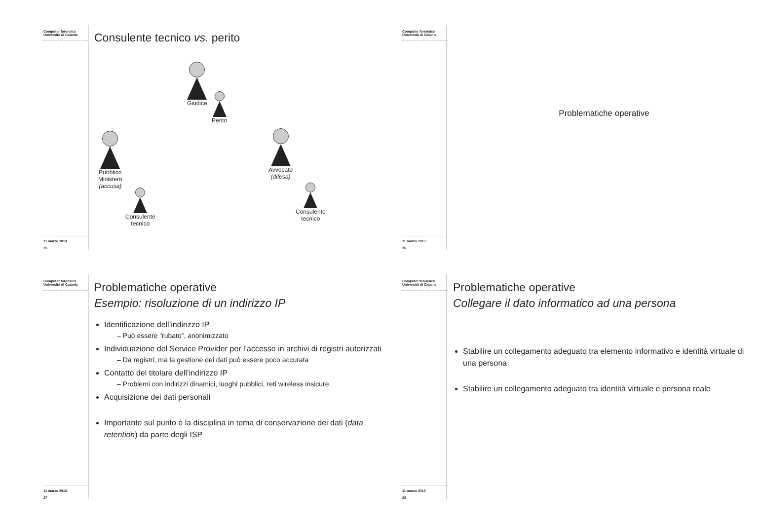Computer forensics
Università di Catania
11 marzo 2013
25
Consulente tecnico vs. perito
Giudice
Perito
Pubblico
Ministero
(accusa)
Consulente
tecnico
Avvocato
(difesa)
Consulente
tecnico
Computer forensics
Università di Catania
11 marzo 2013
26
Problematiche operative
Computer forensics
Università di Catania
11 marzo 2013
27
Problematiche operative
Esempio: risoluzione di un indirizzo IP
Identificazione dell’indirizzo IP
– Può essere “rubato”, anonimizzato
Individuazione del Service Provider per l’accesso in archivi di registri autorizzati
– Da registri; ma la gestione dei dati può essere poco accurata
Contatto del titolare dell’indirizzo IP
– Problemi con indirizzi dinamici, luoghi pubblici, reti wireless insicure
Acquisizione dei dati personali
Importante sul punto è la disciplina in tema di conservazione dei dati (data retention) da parte degli ISP
Computer forensics
Università di Catania
11 marzo 2013
28
Problematiche operative
Collegare il dato informatico ad una persona
Stabilire un collegamento adeguato tra elemento informativo e identità virtuale di una persona
Stabilire un collegamento adeguato tra identità virtuale e persona reale